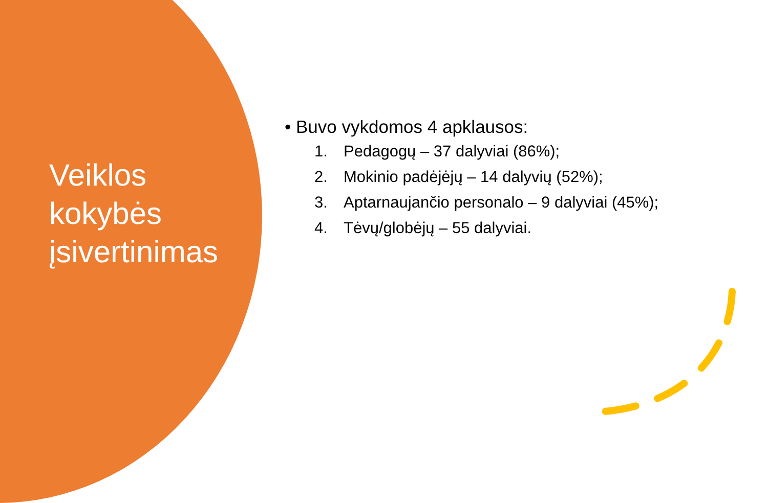Veiklos
kokybės
įsivertinimas
• Buvo vykdomos 4 apklausos:
1. Pedagogų – 37 dalyviai (86%);
2. Mokinio padėjėjų – 14 dalyvių (52%);
3. Aptarnaujančio personalo – 9 dalyviai (45%);
4. Tėvų/globėjų – 55 dalyviai.